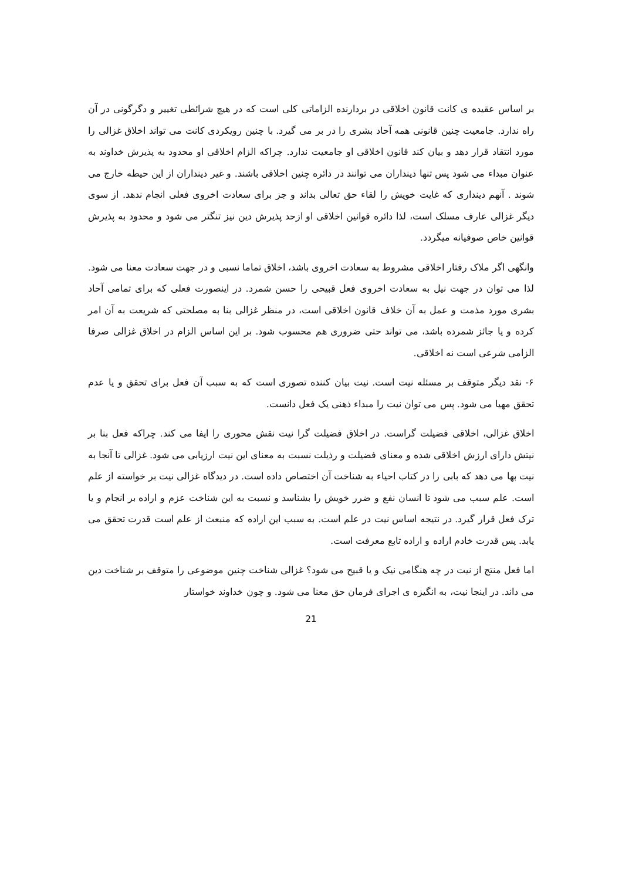بر اساس عقیده ی کانت قانون اخلاقی در بردارنده الزاماتی کلی است که در هیچ شرائطی تغییر و دگرگونی در آن راه ندارد. جامعیت چنین قانونی همه آحاد بشری را در بر می گیرد. با چنین رویکردی کانت می تواند اخلاق غزالی را مورد انتقاد قرار دهد و بیان کند قانون اخلاقی او جامعیت ندارد. چراکه الزام اخلاقی او محدود به پذیرش خداوند به عنوان مبداء می شود پس تنها دینداران می توانند در دائره چنین اخلاقی باشند. و غیر دینداران از این حیطه خارج می شوند . آنهم دینداری که غایت خویش را لقاء حق تعالی بداند و جز برای سعادت اخروی فعلی انجام ندهد. از سوی دیگر غزالی عارف مسلک است، لذا دائره قوانین اخلاقی او ازحد پذیرش دین نیز تنگتر می شود و محدود به پذیرش قوانین خاص صوفیانه میگردد.
وانگهی اگر ملاک رفتار اخلاقی مشروط به سعادت اخروی باشد، اخلاق تماما نسبی و در جهت سعادت معنا می شود. لذا می توان در جهت نیل به سعادت اخروی فعل قبیحی را حسن شمرد. در اینصورت فعلی که برای تمامی آحاد بشری مورد مذمت و عمل به آن خلاف قانون اخلاقی است، در منظر غزالی بنا به مصلحتی که شریعت به آن امر کرده و یا جائز شمرده باشد، می تواند حتی ضروری هم محسوب شود. بر این اساس الزام در اخلاق غزالی صرفا الزامی شرعی است نه اخلاقی.
۶- نقد دیگر متوقف بر مسئله نیت است. نیت بیان کننده تصوری است که به سبب آن فعل برای تحقق و یا عدم تحقق مهیا می شود. پس می توان نیت را مبداء ذهنی یک فعل دانست.
اخلاق غزالی، اخلاقی فضیلت گراست. در اخلاق فضیلت گرا نیت نقش محوری را ایفا می کند. چراکه فعل بنا بر نیتش دارای ارزش اخلاقی شده و معنای فضیلت و رذیلت نسبت به معنای این نیت ارزیابی می شود. غزالی تا آنجا به نیت بها می دهد که بابی را در کتاب احیاء به شناخت آن اختصاص داده است. در دیدگاه غزالی نیت بر خواسته از علم است. علم سبب می شود تا انسان نفع و ضرر خویش را بشناسد و نسبت به این شناخت عزم و اراده بر انجام و یا ترک فعل قرار گیرد. در نتیجه اساس نیت در علم است. به سبب این اراده که منبعث از علم است قدرت تحقق می یابد. پس قدرت خادم اراده و اراده تابع معرفت است.
اما فعل منتج از نیت در چه هنگامی نیک و یا قبیح می شود؟ غزالی شناخت چنین موضوعی را متوقف بر شناخت دین می داند. در اینجا نیت، به انگیزه ی اجرای فرمان حق معنا می شود. و چون خداوند خواستار
21